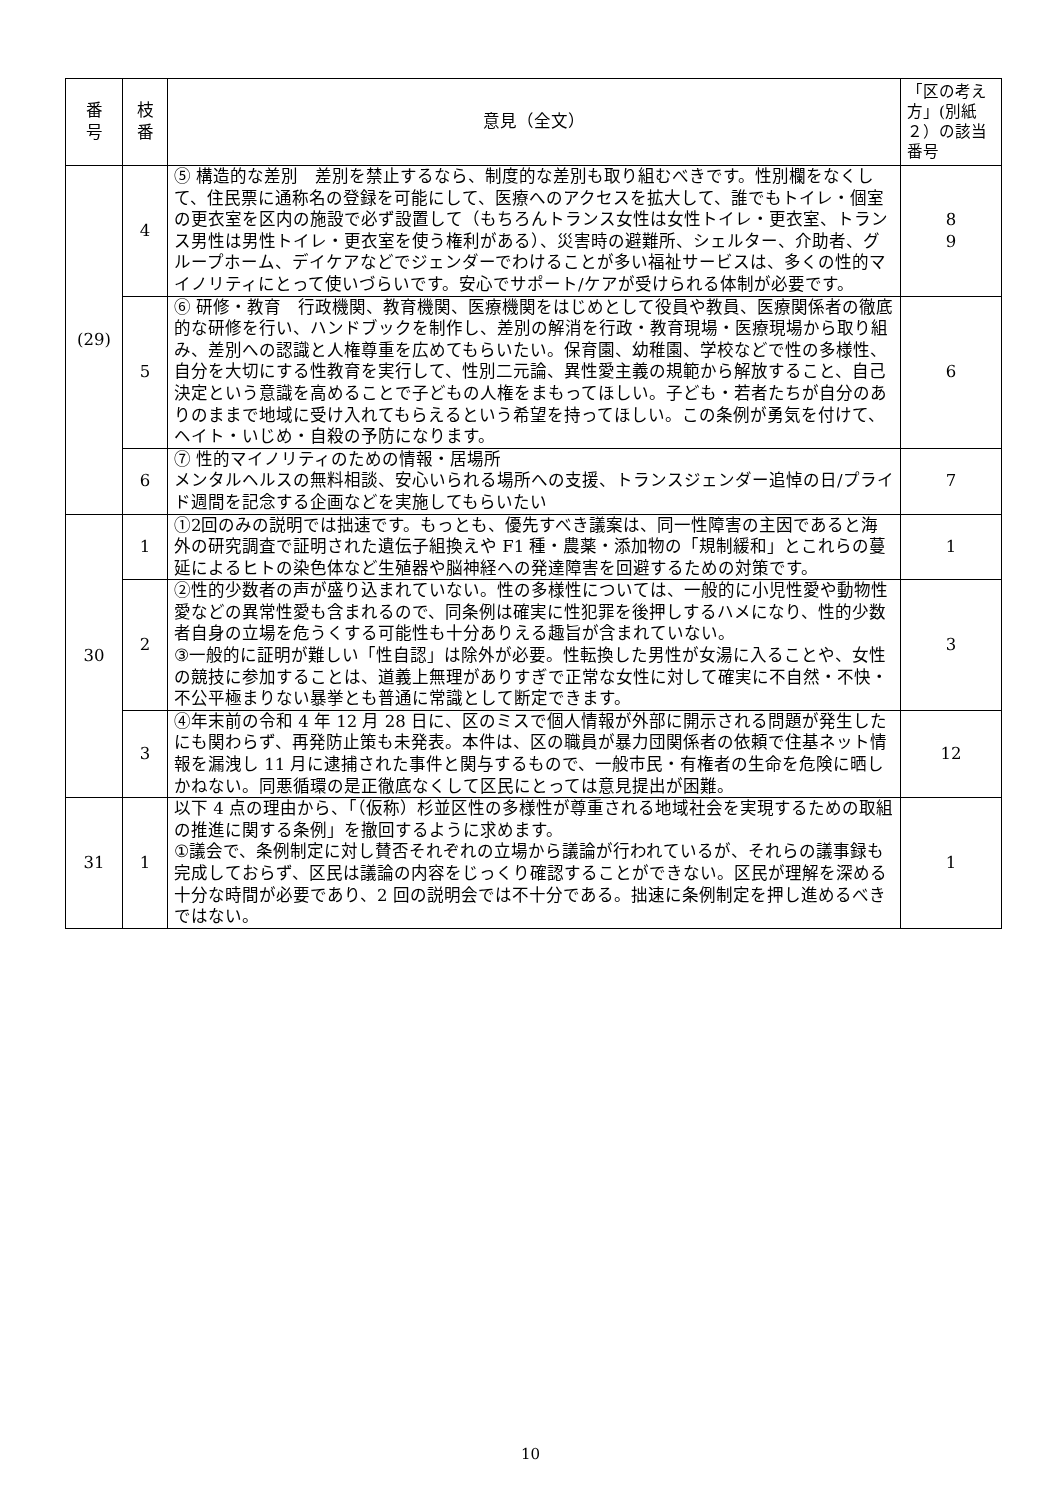| 番 号 | 枝 番 | 意見（全文） | 「区の考え方」(別紙２）の該当番号 |
| --- | --- | --- | --- |
| (29) | 4 | ⑤ 構造的な差別 差別を禁止するなら、制度的な差別も取り組むべきです。性別欄をなくして、住民票に通称名の登録を可能にして、医療へのアクセスを拡大して、誰でもトイレ・個室の更衣室を区内の施設で必ず設置して（もちろんトランス女性は女性トイレ・更衣室、トランス男性は男性トイレ・更衣室を使う権利がある）、災害時の避難所、シェルター、介助者、グループホーム、デイケアなどでジェンダーでわけることが多い福祉サービスは、多くの性的マイノリティにとって使いづらいです。安心でサポート/ケアが受けられる体制が必要です。 | 8 9 |
| | 5 | ⑥ 研修・教育 行政機関、教育機関、医療機関をはじめとして役員や教員、医療関係者の徹底的な研修を行い、ハンドブックを制作し、差別の解消を行政・教育現場・医療現場から取り組み、差別への認識と人権尊重を広めてもらいたい。保育園、幼稚園、学校などで性の多様性、自分を大切にする性教育を実行して、性別二元論、異性愛主義の規範から解放すること、自己決定という意識を高めることで子どもの人権をまもってほしい。子ども・若者たちが自分のありのままで地域に受け入れてもらえるという希望を持ってほしい。この条例が勇気を付けて、ヘイト・いじめ・自殺の予防になります。 | 6 |
| | 6 | ⑦ 性的マイノリティのための情報・居場所 メンタルヘルスの無料相談、安心いられる場所への支援、トランスジェンダー追悼の日/プライド週間を記念する企画などを実施してもらいたい | 7 |
| 30 | 1 | ①2回のみの説明では拙速です。もっとも、優先すべき議案は、同一性障害の主因であると海外の研究調査で証明された遺伝子組換えや F1 種・農薬・添加物の「規制緩和」とこれらの蔓延によるヒトの染色体など生殖器や脳神経への発達障害を回避するための対策です。 | 1 |
| | 2 | ②性的少数者の声が盛り込まれていない。性の多様性については、一般的に小児性愛や動物性愛などの異常性愛も含まれるので、同条例は確実に性犯罪を後押しするハメになり、性的少数者自身の立場を危うくする可能性も十分ありえる趣旨が含まれていない。 ③一般的に証明が難しい「性自認」は除外が必要。性転換した男性が女湯に入ることや、女性の競技に参加することは、道義上無理がありすぎで正常な女性に対して確実に不自然・不快・不公平極まりない暴挙とも普通に常識として断定できます。 | 3 |
| | 3 | ④年末前の令和 4 年 12 月 28 日に、区のミスで個人情報が外部に開示される問題が発生したにも関わらず、再発防止策も未発表。本件は、区の職員が暴力団関係者の依頼で住基ネット情報を漏洩し 11 月に逮捕された事件と関与するもので、一般市民・有権者の生命を危険に晒しかねない。同悪循環の是正徹底なくして区民にとっては意見提出が困難。 | 12 |
| 31 | 1 | 以下 4 点の理由から、「（仮称）杉並区性の多様性が尊重される地域社会を実現するための取組の推進に関する条例」を撤回するように求めます。 ①議会で、条例制定に対し賛否それぞれの立場から議論が行われているが、それらの議事録も完成しておらず、区民は議論の内容をじっくり確認することができない。区民が理解を深める十分な時間が必要であり、2 回の説明会では不十分である。拙速に条例制定を押し進めるべきではない。 | 1 |
10